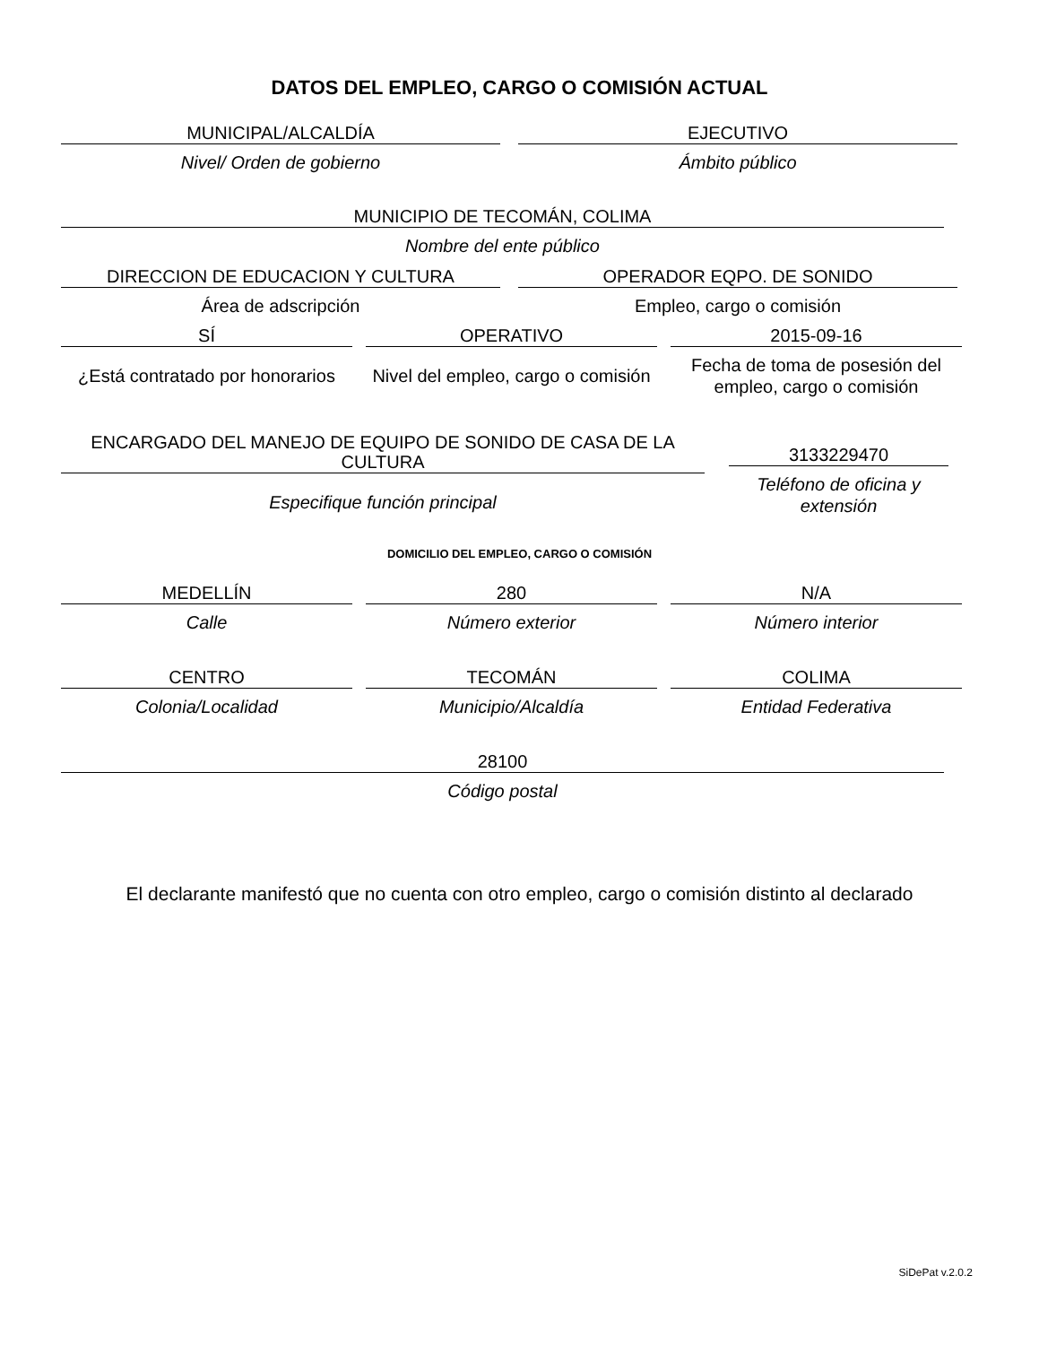DATOS DEL EMPLEO, CARGO O COMISIÓN ACTUAL
MUNICIPAL/ALCALDÍA
Nivel/ Orden de gobierno
EJECUTIVO
Ámbito público
MUNICIPIO DE TECOMÁN, COLIMA
Nombre del ente público
DIRECCION DE EDUCACION Y CULTURA
Área de adscripción
OPERADOR EQPO. DE SONIDO
Empleo, cargo o comisión
SÍ
¿Está contratado por honorarios
OPERATIVO
Nivel del empleo, cargo o comisión
2015-09-16
Fecha de toma de posesión del empleo, cargo o comisión
ENCARGADO DEL MANEJO DE EQUIPO DE SONIDO DE CASA DE LA CULTURA
Especifique función principal
3133229470
Teléfono de oficina y extensión
DOMICILIO DEL EMPLEO, CARGO O COMISIÓN
MEDELLÍN
Calle
280
Número exterior
N/A
Número interior
CENTRO
Colonia/Localidad
TECOMÁN
Municipio/Alcaldía
COLIMA
Entidad Federativa
28100
Código postal
El declarante manifestó que no cuenta con otro empleo, cargo o comisión distinto al declarado
SiDePat v.2.0.2